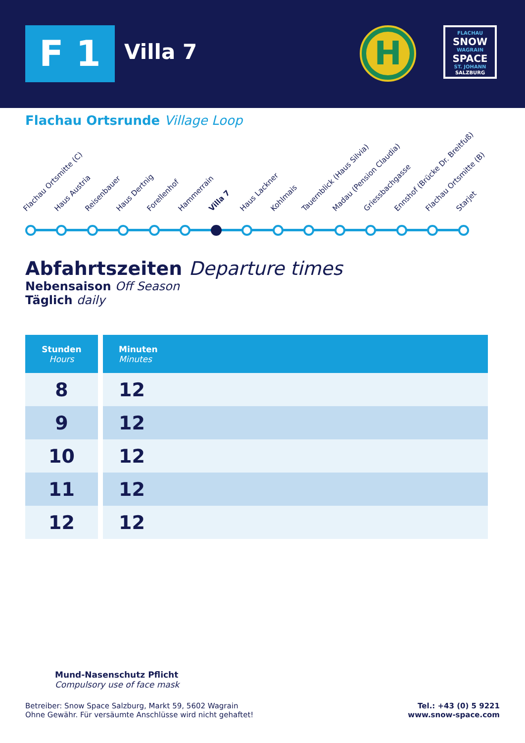F 1 Villa 7
H
FLACHAU
SNOW
WAGRAIN
SPACE
ST. JOHANN
SALZBURG
Flachau Ortsrunde Village Loop
Flachau Ortsmitte (C) Haus Austria Reisenbauer Haus Dertnig Forellenhof Hammerrain Villa 7 Haus Lackner Kohlmais Tauernblick (Haus Silvia) Madau (Pension Claudia) Griessbachgasse Ennshof (Brücke Dr. Breitfuß) Flachau Ortsmitte (B) Starjet
Abfahrtszeiten Departure times
Nebensaison Off Season
Täglich daily
| Stunden Hours | Minuten Minutes |
| --- | --- |
| 8 | 12 |
| 9 | 12 |
| 10 | 12 |
| 11 | 12 |
| 12 | 12 |
Mund-Nasenschutz Pflicht
Compulsory use of face mask
Betreiber: Snow Space Salzburg, Markt 59, 5602 Wagrain
Ohne Gewähr. Für versäumte Anschlüsse wird nicht gehaftet!
Tel.: +43 (0) 5 9221
www.snow-space.com